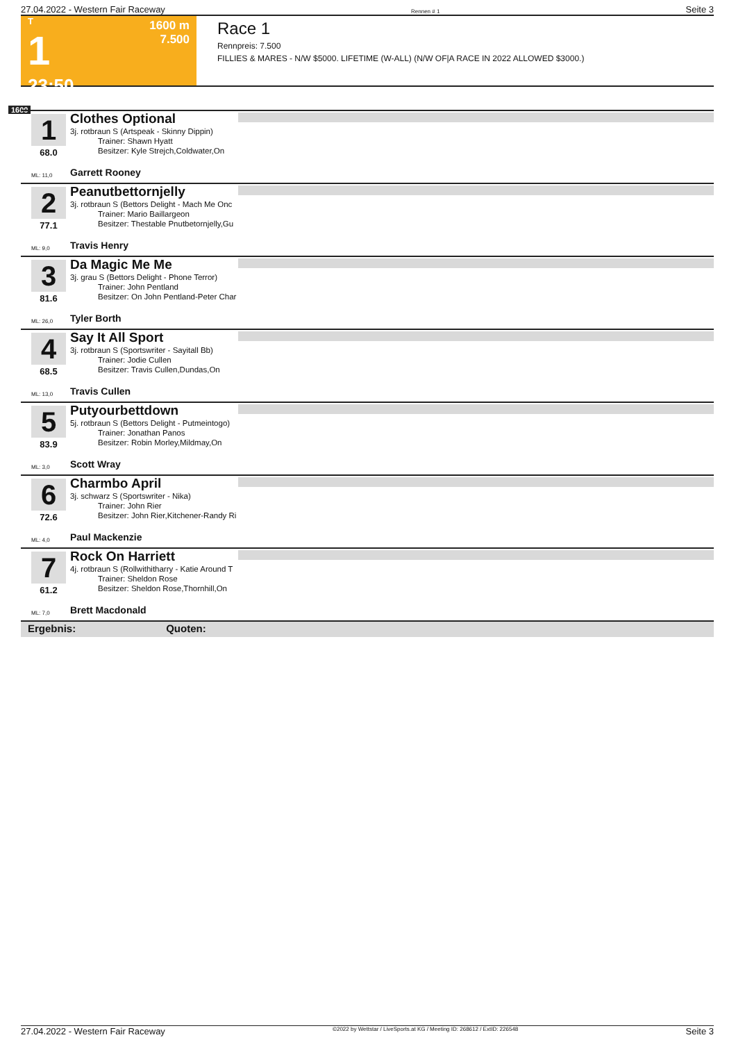27.04.2022 - Western Fair Raceway Rennen # 1 Seite 3
T
1
23:50
1600 m
7.500
Race 1
Rennpreis: 7.500
FILLIES & MARES - N/W $5000. LIFETIME (W-ALL) (N/W OF|A RACE IN 2022 ALLOWED $3000.)
1600
1
68.0
Clothes Optional
3j. rotbraun S (Artspeak - Skinny Dippin)
Trainer: Shawn Hyatt
Besitzer: Kyle Strejch,Coldwater,On
ML: 11,0 Garrett Rooney
2
77.1
Peanutbettornjelly
3j. rotbraun S (Bettors Delight - Mach Me Onc
Trainer: Mario Baillargeon
Besitzer: Thestable Pnutbetornjelly,Gu
ML: 9,0 Travis Henry
3
81.6
Da Magic Me Me
3j. grau S (Bettors Delight - Phone Terror)
Trainer: John Pentland
Besitzer: On John Pentland-Peter Char
ML: 26,0 Tyler Borth
4
68.5
Say It All Sport
3j. rotbraun S (Sportswriter - Sayitall Bb)
Trainer: Jodie Cullen
Besitzer: Travis Cullen,Dundas,On
ML: 13,0 Travis Cullen
5
83.9
Putyourbettdown
5j. rotbraun S (Bettors Delight - Putmeintogo)
Trainer: Jonathan Panos
Besitzer: Robin Morley,Mildmay,On
ML: 3,0 Scott Wray
6
72.6
Charmbo April
3j. schwarz S (Sportswriter - Nika)
Trainer: John Rier
Besitzer: John Rier,Kitchener-Randy Ri
ML: 4,0 Paul Mackenzie
7
61.2
Rock On Harriett
4j. rotbraun S (Rollwithitharry - Katie Around T
Trainer: Sheldon Rose
Besitzer: Sheldon Rose,Thornhill,On
ML: 7,0 Brett Macdonald
Ergebnis: Quoten:
27.04.2022 - Western Fair Raceway ©2022 by Wettstar / LiveSports.at KG / Meeting ID: 268612 / ExtID: 226548 Seite 3